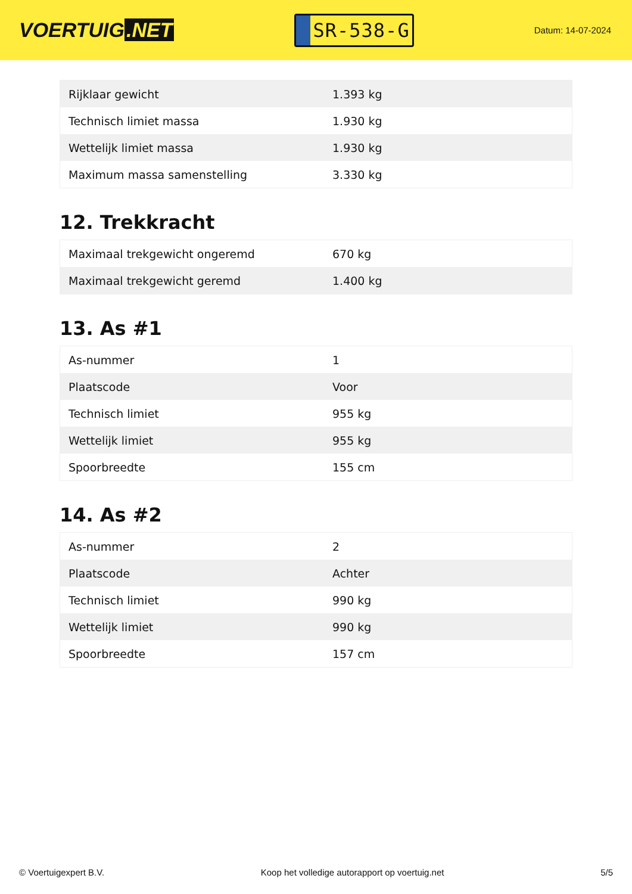VOERTUIG.NET
SR-538-G
Datum: 14-07-2024
| Rijklaar gewicht | 1.393 kg |
| Technisch limiet massa | 1.930 kg |
| Wettelijk limiet massa | 1.930 kg |
| Maximum massa samenstelling | 3.330 kg |
12. Trekkracht
| Maximaal trekgewicht ongeremd | 670 kg |
| Maximaal trekgewicht geremd | 1.400 kg |
13. As #1
| As-nummer | 1 |
| Plaatscode | Voor |
| Technisch limiet | 955 kg |
| Wettelijk limiet | 955 kg |
| Spoorbreedte | 155 cm |
14. As #2
| As-nummer | 2 |
| Plaatscode | Achter |
| Technisch limiet | 990 kg |
| Wettelijk limiet | 990 kg |
| Spoorbreedte | 157 cm |
© Voertuigexpert B.V. Koop het volledige autorapport op voertuig.net 5/5